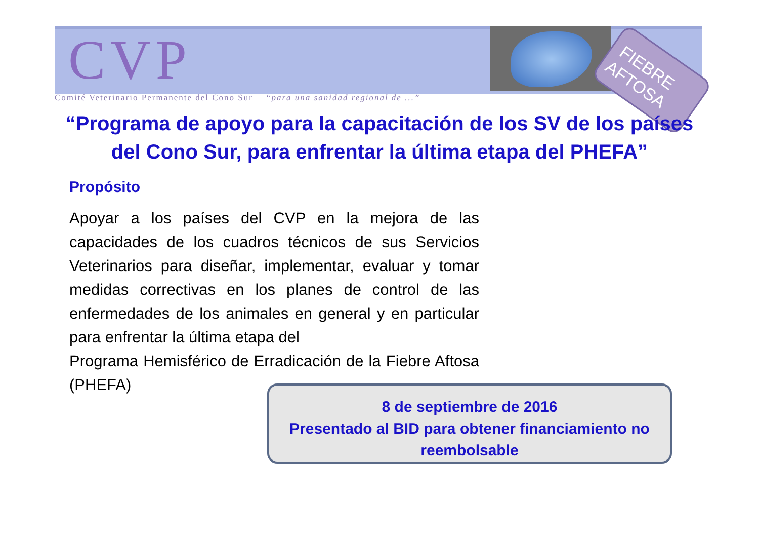CVP
Comité Veterinario Permanente del Cono Sur “para una sanidad regional de ...”
FIEBRE
AFTOSA
“Programa de apoyo para la capacitación de los SV de los países del Cono Sur, para enfrentar la última etapa del PHEFA”
Propósito
Apoyar a los países del CVP en la mejora de las capacidades de los cuadros técnicos de sus Servicios Veterinarios para diseñar, implementar, evaluar y tomar medidas correctivas en los planes de control de las enfermedades de los animales en general y en particular para enfrentar la última etapa del
Programa Hemisférico de Erradicación de la Fiebre Aftosa (PHEFA)
8 de septiembre de 2016
Presentado al BID para obtener financiamiento no reembolsable